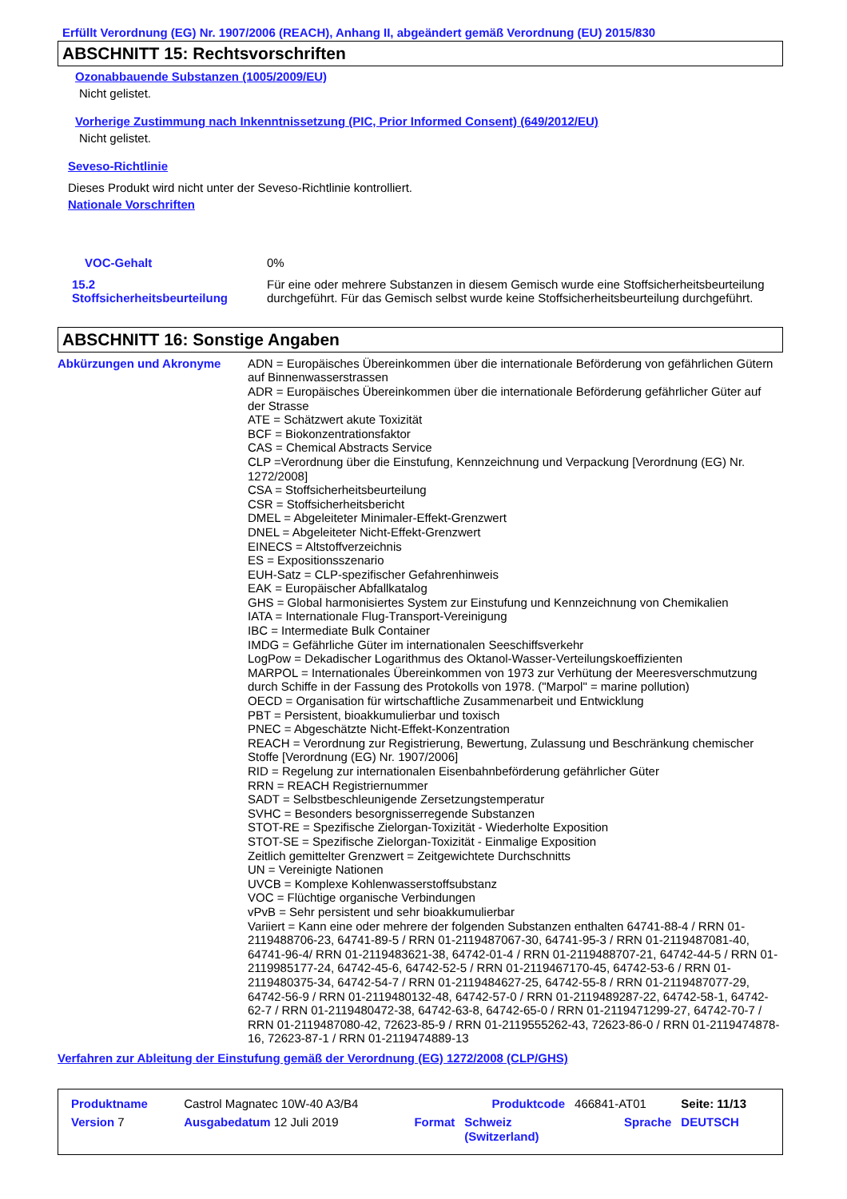Erfüllt Verordnung (EG) Nr. 1907/2006 (REACH), Anhang II, abgeändert gemäß Verordnung (EU) 2015/830
ABSCHNITT 15: Rechtsvorschriften
Ozonabbauende Substanzen (1005/2009/EU)
Nicht gelistet.
Vorherige Zustimmung nach Inkenntnissetzung (PIC, Prior Informed Consent) (649/2012/EU)
Nicht gelistet.
Seveso-Richtlinie
Dieses Produkt wird nicht unter der Seveso-Richtlinie kontrolliert.
Nationale Vorschriften
| VOC-Gehalt | 0% |
| 15.2 Stoffsicherheitsbeurteilung | Für eine oder mehrere Substanzen in diesem Gemisch wurde eine Stoffsicherheitsbeurteilung durchgeführt. Für das Gemisch selbst wurde keine Stoffsicherheitsbeurteilung durchgeführt. |
ABSCHNITT 16: Sonstige Angaben
| Abkürzungen und Akronyme | ADN = Europäisches Übereinkommen über die internationale Beförderung von gefährlichen Gütern auf Binnenwasserstrassen ADR = Europäisches Übereinkommen über die internationale Beförderung gefährlicher Güter auf der Strasse ATE = Schätzwert akute Toxizität BCF = Biokonzentrationsfaktor CAS = Chemical Abstracts Service CLP =Verordnung über die Einstufung, Kennzeichnung und Verpackung [Verordnung (EG) Nr. 1272/2008] CSA = Stoffsicherheitsbeurteilung CSR = Stoffsicherheitsbericht DMEL = Abgeleiteter Minimaler-Effekt-Grenzwert DNEL = Abgeleiteter Nicht-Effekt-Grenzwert EINECS = Altstoffverzeichnis ES = Expositionsszenario EUH-Satz = CLP-spezifischer Gefahrenhinweis EAK = Europäischer Abfallkatalog GHS = Global harmonisiertes System zur Einstufung und Kennzeichnung von Chemikalien IATA = Internationale Flug-Transport-Vereinigung IBC = Intermediate Bulk Container IMDG = Gefährliche Güter im internationalen Seeschiffsverkehr LogPow = Dekadischer Logarithmus des Oktanol-Wasser-Verteilungskoeffizienten MARPOL = Internationales Übereinkommen von 1973 zur Verhütung der Meeresverschmutzung durch Schiffe in der Fassung des Protokolls von 1978. ("Marpol" = marine pollution) OECD = Organisation für wirtschaftliche Zusammenarbeit und Entwicklung PBT = Persistent, bioakkumulierbar und toxisch PNEC = Abgeschätzte Nicht-Effekt-Konzentration REACH = Verordnung zur Registrierung, Bewertung, Zulassung und Beschränkung chemischer Stoffe [Verordnung (EG) Nr. 1907/2006] RID = Regelung zur internationalen Eisenbahnbeförderung gefährlicher Güter RRN = REACH Registriernummer SADT = Selbstbeschleunigende Zersetzungstemperatur SVHC = Besonders besorgnisserregende Substanzen STOT-RE = Spezifische Zielorgan-Toxizität - Wiederholte Exposition STOT-SE = Spezifische Zielorgan-Toxizität - Einmalige Exposition Zeitlich gemittelter Grenzwert = Zeitgewichtete Durchschnitts UN = Vereinigte Nationen UVCB = Komplexe Kohlenwasserstoffsubstanz VOC = Flüchtige organische Verbindungen vPvB = Sehr persistent und sehr bioakkumulierbar Variiert = Kann eine oder mehrere der folgenden Substanzen enthalten 64741-88-4 / RRN 01-2119488706-23, 64741-89-5 / RRN 01-2119487067-30, 64741-95-3 / RRN 01-2119487081-40, 64741-96-4/ RRN 01-2119483621-38, 64742-01-4 / RRN 01-2119488707-21, 64742-44-5 / RRN 01-2119985177-24, 64742-45-6, 64742-52-5 / RRN 01-2119467170-45, 64742-53-6 / RRN 01-2119480375-34, 64742-54-7 / RRN 01-2119484627-25, 64742-55-8 / RRN 01-2119487077-29, 64742-56-9 / RRN 01-2119480132-48, 64742-57-0 / RRN 01-2119489287-22, 64742-58-1, 64742-62-7 / RRN 01-2119480472-38, 64742-63-8, 64742-65-0 / RRN 01-2119471299-27, 64742-70-7 / RRN 01-2119487080-42, 72623-85-9 / RRN 01-2119555262-43, 72623-86-0 / RRN 01-2119474878-16, 72623-87-1 / RRN 01-2119474889-13 |
Verfahren zur Ableitung der Einstufung gemäß der Verordnung (EG) 1272/2008 (CLP/GHS)
| Produktname | Castrol Magnatec 10W-40 A3/B4 | | Produktcode | 466841-AT01 | Seite: 11/13 |
| Version 7 | Ausgabedatum 12 Juli 2019 | Format | Schweiz (Switzerland) | Sprache | DEUTSCH |